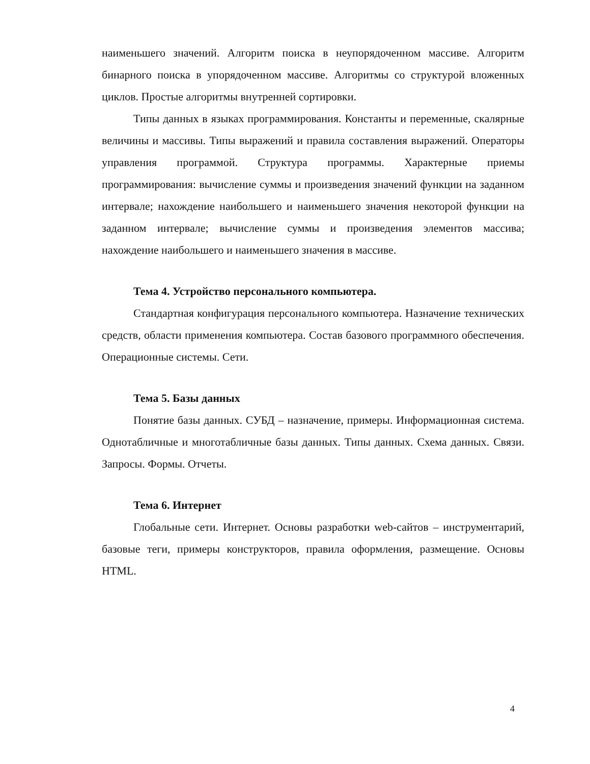наименьшего значений. Алгоритм поиска в неупорядоченном массиве. Алгоритм бинарного поиска в упорядоченном массиве. Алгоритмы со структурой вложенных циклов. Простые алгоритмы внутренней сортировки.
Типы данных в языках программирования. Константы и переменные, скалярные величины и массивы. Типы выражений и правила составления выражений. Операторы управления программой. Структура программы. Характерные приемы программирования: вычисление суммы и произведения значений функции на заданном интервале; нахождение наибольшего и наименьшего значения некоторой функции на заданном интервале; вычисление суммы и произведения элементов массива; нахождение наибольшего и наименьшего значения в массиве.
Тема 4. Устройство персонального компьютера.
Стандартная конфигурация персонального компьютера. Назначение технических средств, области применения компьютера. Состав базового программного обеспечения. Операционные системы. Сети.
Тема 5. Базы данных
Понятие базы данных. СУБД – назначение, примеры. Информационная система. Однотабличные и многотабличные базы данных. Типы данных. Схема данных. Связи. Запросы. Формы. Отчеты.
Тема 6. Интернет
Глобальные сети. Интернет. Основы разработки web-сайтов – инструментарий, базовые теги, примеры конструкторов, правила оформления, размещение. Основы HTML.
4